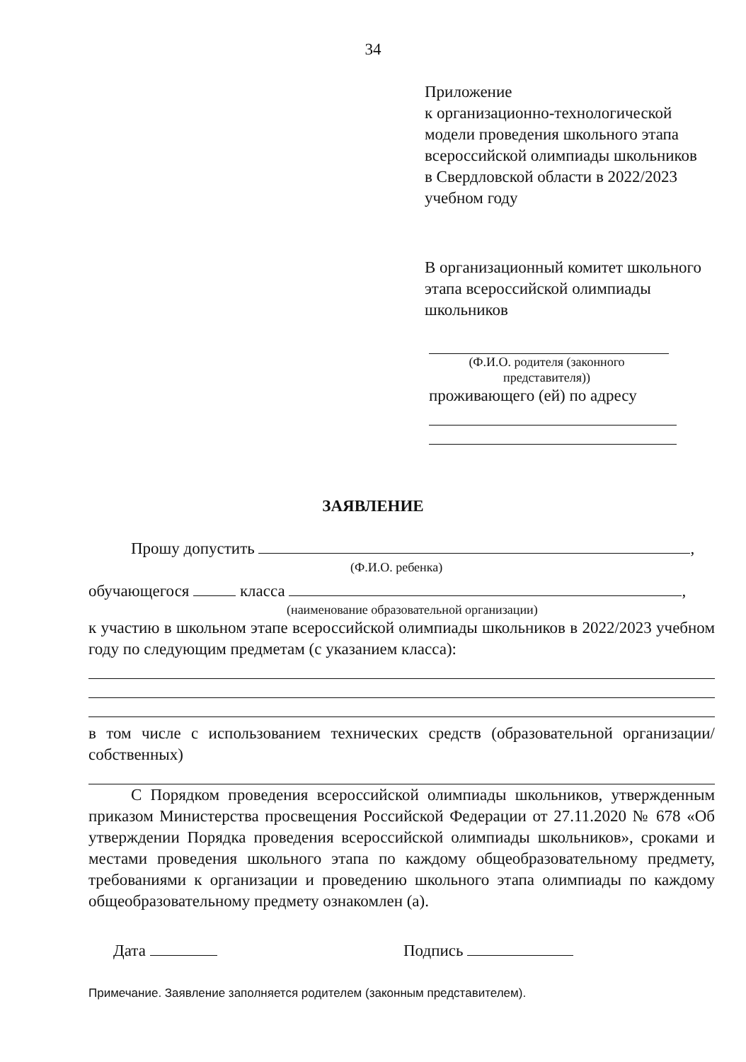34
Приложение
к организационно-технологической модели проведения школьного этапа всероссийской олимпиады школьников в Свердловской области в 2022/2023 учебном году
В организационный комитет школьного этапа всероссийской олимпиады школьников
(Ф.И.О. родителя (законного представителя))
проживающего (ей) по адресу
ЗАЯВЛЕНИЕ
Прошу допустить ,
(Ф.И.О. ребенка)
обучающегося класса ,
(наименование образовательной организации)
к участию в школьном этапе всероссийской олимпиады школьников в 2022/2023 учебном году по следующим предметам (с указанием класса):
в том числе с использованием технических средств (образовательной организации/собственных)
С Порядком проведения всероссийской олимпиады школьников, утвержденным приказом Министерства просвещения Российской Федерации от 27.11.2020 № 678 «Об утверждении Порядка проведения всероссийской олимпиады школьников», сроками и местами проведения школьного этапа по каждому общеобразовательному предмету, требованиями к организации и проведению школьного этапа олимпиады по каждому общеобразовательному предмету ознакомлен (а).
Дата Подпись
Примечание. Заявление заполняется родителем (законным представителем).